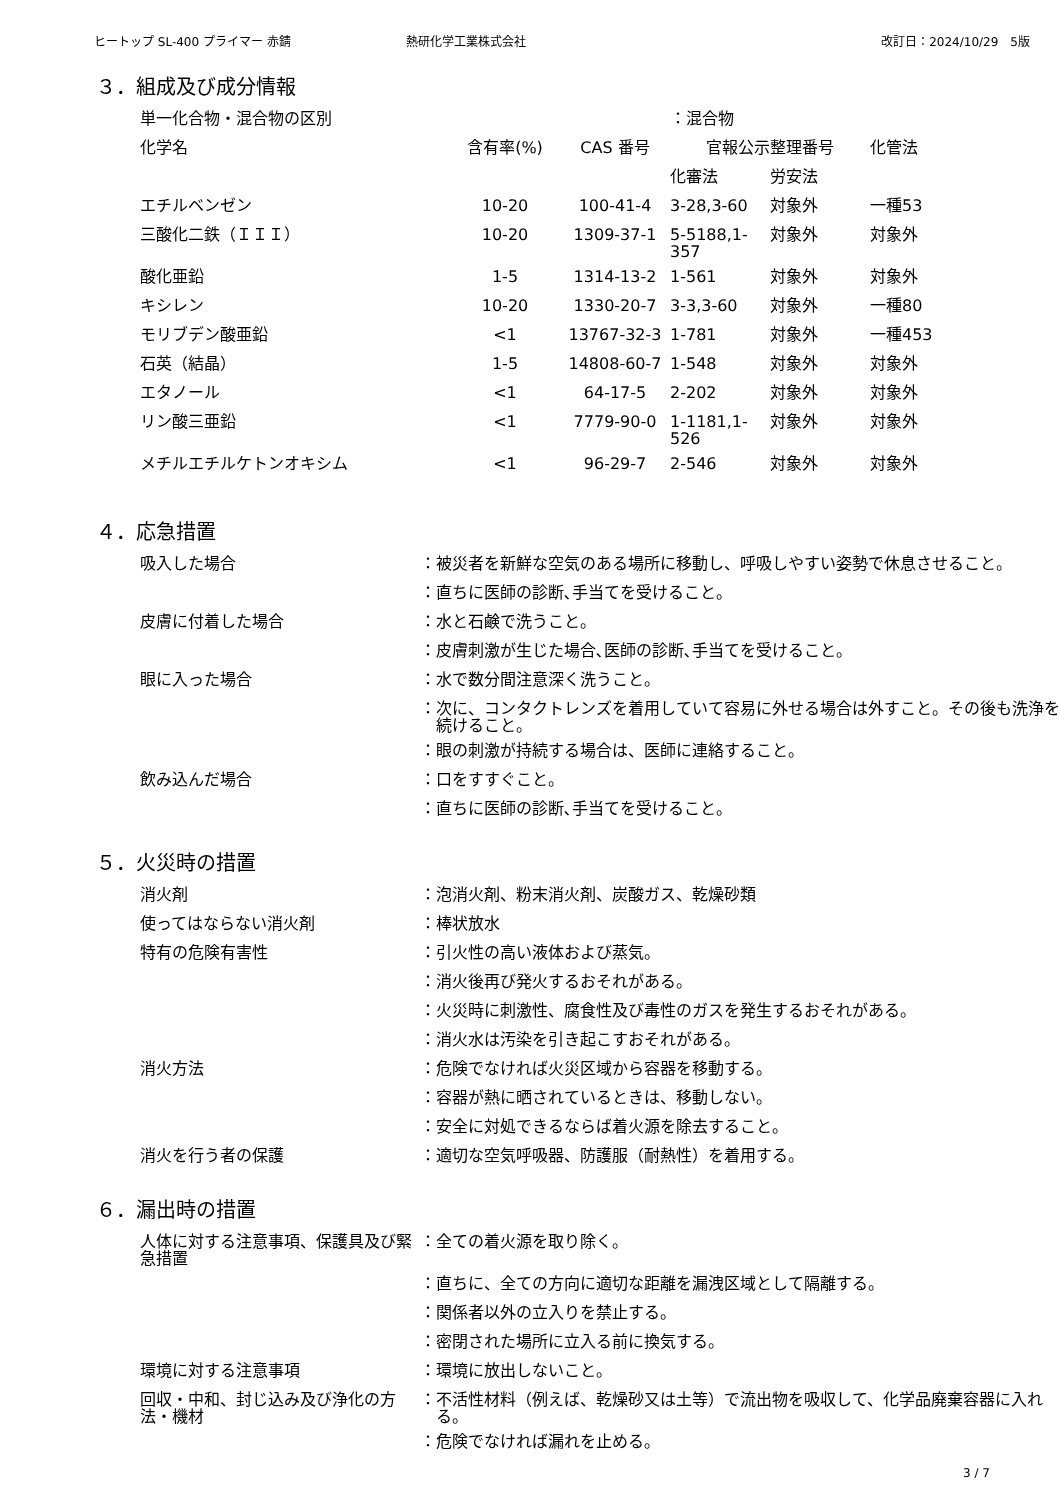ヒートップ SL-400 プライマー 赤錆 熱研化学工業株式会社 改訂日：2024/10/29　5版
３．組成及び成分情報
| 単一化合物・混合物の区別 | | | ：混合物 | | |
| 化学名 | 含有率(%) | CAS 番号 | 官報公示整理番号 | | 化管法 |
| | | | 化審法 | 労安法 | |
| エチルベンゼン | 10-20 | 100-41-4 | 3-28,3-60 | 対象外 | 一種53 |
| 三酸化二鉄（ＩＩＩ） | 10-20 | 1309-37-1 | 5-5188,1-357 | 対象外 | 対象外 |
| 酸化亜鉛 | 1-5 | 1314-13-2 | 1-561 | 対象外 | 対象外 |
| キシレン | 10-20 | 1330-20-7 | 3-3,3-60 | 対象外 | 一種80 |
| モリブデン酸亜鉛 | <1 | 13767-32-3 | 1-781 | 対象外 | 一種453 |
| 石英（結晶） | 1-5 | 14808-60-7 | 1-548 | 対象外 | 対象外 |
| エタノール | <1 | 64-17-5 | 2-202 | 対象外 | 対象外 |
| リン酸三亜鉛 | <1 | 7779-90-0 | 1-1181,1-526 | 対象外 | 対象外 |
| メチルエチルケトンオキシム | <1 | 96-29-7 | 2-546 | 対象外 | 対象外 |
４．応急措置
| 吸入した場合 | ： | 被災者を新鮮な空気のある場所に移動し、呼吸しやすい姿勢で休息させること。 |
| | ： | 直ちに医師の診断､手当てを受けること。 |
| 皮膚に付着した場合 | ： | 水と石鹸で洗うこと。 |
| | ： | 皮膚刺激が生じた場合､医師の診断､手当てを受けること。 |
| 眼に入った場合 | ： | 水で数分間注意深く洗うこと。 |
| | ： | 次に、コンタクトレンズを着用していて容易に外せる場合は外すこと。その後も洗浄を続けること。 |
| | ： | 眼の刺激が持続する場合は、医師に連絡すること。 |
| 飲み込んだ場合 | ： | 口をすすぐこと。 |
| | ： | 直ちに医師の診断､手当てを受けること。 |
５．火災時の措置
| 消火剤 | ： | 泡消火剤、粉末消火剤、炭酸ガス、乾燥砂類 |
| 使ってはならない消火剤 | ： | 棒状放水 |
| 特有の危険有害性 | ： | 引火性の高い液体および蒸気。 |
| | ： | 消火後再び発火するおそれがある。 |
| | ： | 火災時に刺激性、腐食性及び毒性のガスを発生するおそれがある。 |
| | ： | 消火水は汚染を引き起こすおそれがある。 |
| 消火方法 | ： | 危険でなければ火災区域から容器を移動する。 |
| | ： | 容器が熱に晒されているときは、移動しない。 |
| | ： | 安全に対処できるならば着火源を除去すること。 |
| 消火を行う者の保護 | ： | 適切な空気呼吸器、防護服（耐熱性）を着用する。 |
６．漏出時の措置
| 人体に対する注意事項、保護具及び緊急措置 | ： | 全ての着火源を取り除く。 |
| | ： | 直ちに、全ての方向に適切な距離を漏洩区域として隔離する。 |
| | ： | 関係者以外の立入りを禁止する。 |
| | ： | 密閉された場所に立入る前に換気する。 |
| 環境に対する注意事項 | ： | 環境に放出しないこと。 |
| 回収・中和、封じ込み及び浄化の方法・機材 | ： | 不活性材料（例えば、乾燥砂又は土等）で流出物を吸収して、化学品廃棄容器に入れる。 |
| | ： | 危険でなければ漏れを止める。 |
3 / 7